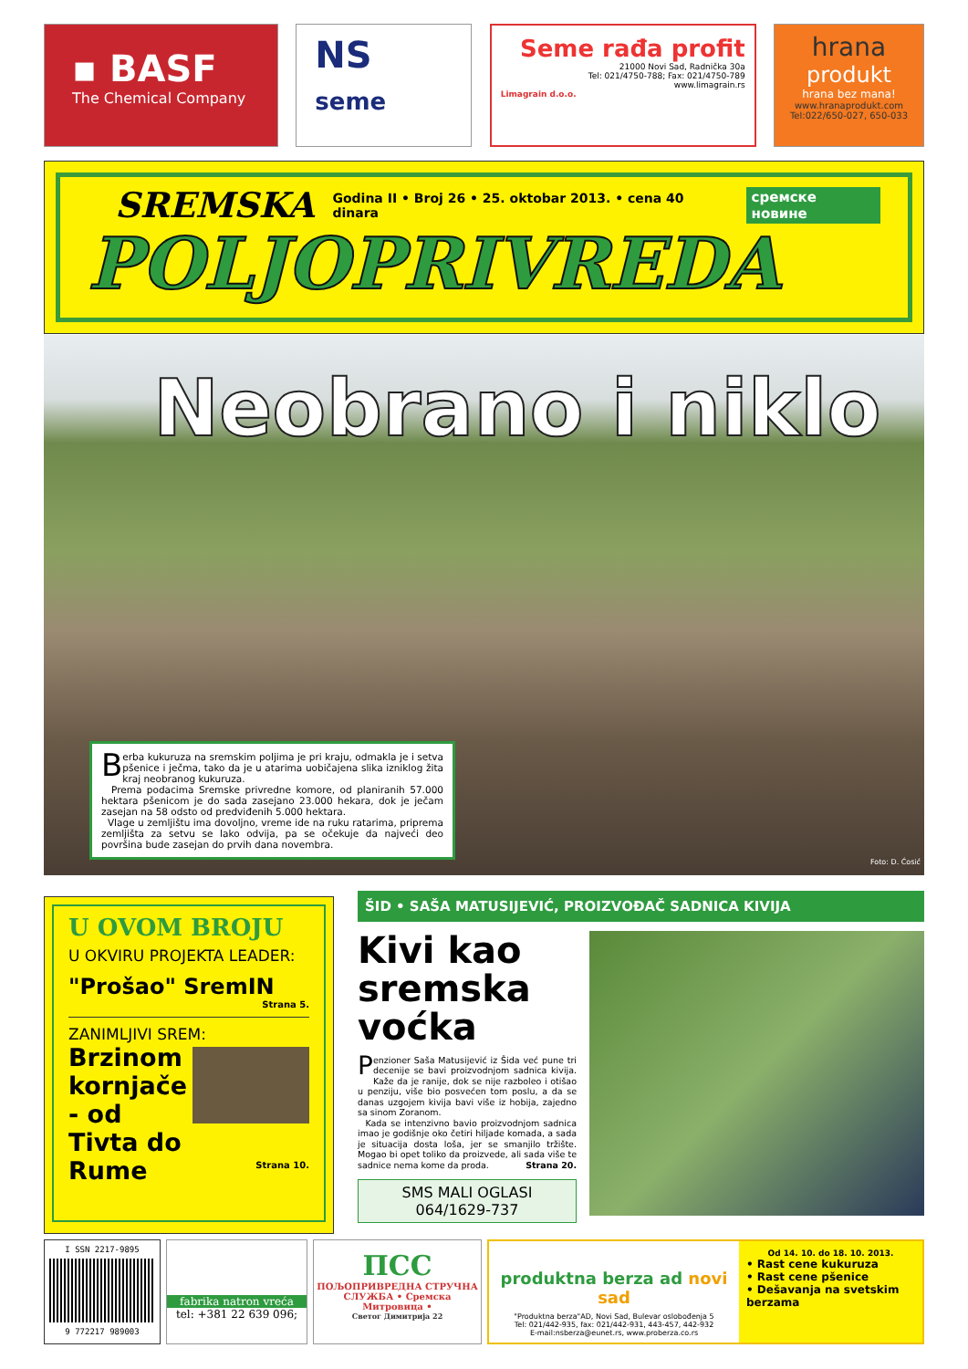▪ BASF
The Chemical Company
NS
seme
Seme rađa profit
21000 Novi Sad, Radnička 30a
Tel: 021/4750-788; Fax: 021/4750-789
www.limagrain.rs
Limagrain d.o.o.
hrana
produkt
hrana bez mana!
www.hranaprodukt.com
Tel:022/650-027, 650-033
SREMSKA Godina II • Broj 26 • 25. oktobar 2013. • cena 40 dinara сремске новине
POLJOPRIVREDA
Neobrano i niklo
Berba kukuruza na sremskim poljima je pri kraju, odmakla je i setva pšenice i ječma, tako da je u atarima uobičajena slika izniklog žita kraj neobranog kukuruza.
Prema podacima Sremske privredne komore, od planiranih 57.000 hektara pšenicom je do sada zasejano 23.000 hekara, dok je ječam zasejan na 58 odsto od predviđenih 5.000 hektara.
Vlage u zemljištu ima dovoljno, vreme ide na ruku ratarima, priprema zemljišta za setvu se lako odvija, pa se očekuje da najveći deo površina bude zasejan do prvih dana novembra.
Foto: D. Ćosić
U OVOM BROJU
U OKVIRU PROJEKTA LEADER:
"Prošao" SremIN
Strana 5.
ZANIMLJIVI SREM:
Brzinom kornjače - od Tivta do Rume
Strana 10.
ŠID • SAŠA MATUSIJEVIĆ, PROIZVOĐAČ SADNICA KIVIJA
Kivi kao sremska voćka
Penzioner Saša Matusijević iz Šida već pune tri decenije se bavi proizvodnjom sadnica kivija. Kaže da je ranije, dok se nije razboleo i otišao u penziju, više bio posvećen tom poslu, a da se danas uzgojem kivija bavi više iz hobija, zajedno sa sinom Zoranom.
Kada se intenzivno bavio proizvodnjom sadnica imao je godišnje oko četiri hiljade komada, a sada je situacija dosta loša, jer se smanjilo tržište. Mogao bi opet toliko da proizvede, ali sada više te sadnice nema kome da proda. Strana 20.
SMS MALI OGLASI
064/1629-737
I SSN 2217-9895
9 772217 989003
fabrika natron vreća
tel: +381 22 639 096;
ПСС
ПОЉОПРИВРЕДНА СТРУЧНА СЛУЖБА • Сремска Митровица •
Светог Димитрија 22
produktna berza ad novi sad
"Produktna berza"AD, Novi Sad, Bulevar oslobođenja 5
Tel: 021/442-935, fax: 021/442-931, 443-457, 442-932
E-mail:nsberza@eunet.rs, www.proberza.co.rs
Od 14. 10. do 18. 10. 2013.
• Rast cene kukuruza
• Rast cene pšenice
• Dešavanja na svetskim berzama